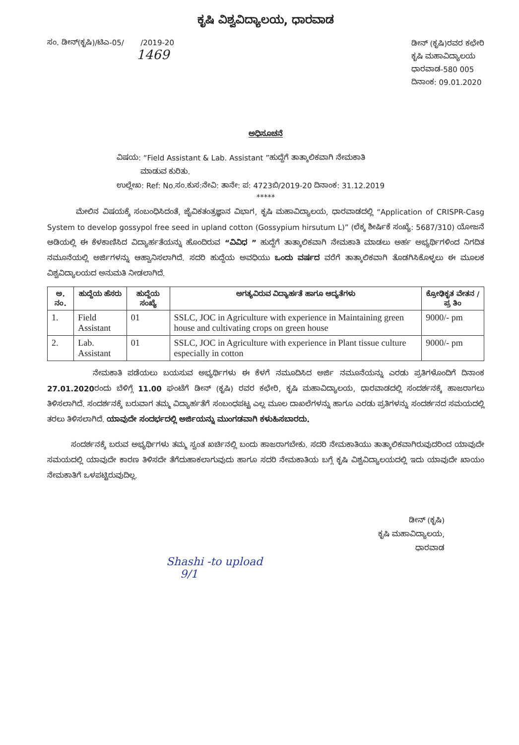ಕೃಷಿ ವಿಶ್ವವಿದ್ಯಾಲಯ, ಧಾರವಾಡ
ಸಂ. ಡೀನ್(ಕೃಷಿ)/ಟಿಎ-05/ /2019-20
1469
ಡೀನ್ (ಕೃಷಿ)ರವರ ಕಛೇರಿ
ಕೃಷಿ ಮಹಾವಿದ್ಯಾಲಯ
ಧಾರವಾಡ-580 005
ದಿನಾಂಕ: 09.01.2020
ಅಧಿಸೂಚನೆ
ವಿಷಯ: “Field Assistant & Lab. Assistant ”ಹುದ್ದೆಗೆ ತಾತ್ಕಾಲಿಕವಾಗಿ ನೇಮಕಾತಿ
ಮಾಡುವ ಕುರಿತು.
ಉಲ್ಲೇಖ: Ref: No.ಸಂ.ಕುಸ:ನೇವಿ: ತಾನೇ: ಪ: 4723ಬಿ/2019-20 ದಿನಾಂಕ: 31.12.2019
*****
ಮೇಲಿನ ವಿಷಯಕ್ಕೆ ಸಂಬಂಧಿಸಿದಂತೆ, ಜೈವಿಕತಂತ್ರಜ್ಞಾನ ವಿಭಾಗ, ಕೃಷಿ ಮಹಾವಿದ್ಯಾಲಯ, ಧಾರವಾಡದಲ್ಲಿ “Application of CRISPR-Casg System to develop gossypol free seed in upland cotton (Gossypium hirsutum L)” (ಲೆಕ್ಕ ಶೀರ್ಷಿಕೆ ಸಂಖ್ಯೆ: 5687/310) ಯೋಜನೆ ಅಡಿಯಲ್ಲಿ ಈ ಕೆಳಕಾಣಿಸಿದ ವಿದ್ಯಾರ್ಹತೆಯನ್ನು ಹೊಂದಿರುವ “ವಿವಿಧ ” ಹುದ್ದೆಗೆ ತಾತ್ಕಾಲಿಕವಾಗಿ ನೇಮಕಾತಿ ಮಾಡಲು ಅರ್ಹ ಅಭ್ಯರ್ಥಿಗಳಿಂದ ನಿಗದಿತ ನಮೂನೆಯಲ್ಲಿ ಅರ್ಜಿಗಳನ್ನು ಆಹ್ವಾನಿಸಲಾಗಿದೆ. ಸದರಿ ಹುದ್ದೆಯ ಅವಧಿಯು ಒಂದು ವರ್ಷದ ವರೆಗೆ ತಾತ್ಕಾಲಿಕವಾಗಿ ತೊಡಗಿಸಿಕೊಳ್ಳಲು ಈ ಮೂಲಕ ವಿಶ್ವವಿದ್ಯಾಲಯದ ಅನುಮತಿ ನೀಡಲಾಗಿದೆ.
| ಅ. ನಂ. | ಹುದ್ದೆಯ ಹೆಸರು | ಹುದ್ದೆಯ ಸಂಖ್ಯೆ | ಅಗತ್ಯವಿರುವ ವಿದ್ಯಾರ್ಹತೆ ಹಾಗೂ ಆದ್ಯತೆಗಳು | ಕ್ರೋಢಿಕೃತ ವೇತನ / ಪ್ರ ತಿಂ |
| --- | --- | --- | --- | --- |
| 1. | Field Assistant | 01 | SSLC, JOC in Agriculture with experience in Maintaining green house and cultivating crops on green house | 9000/- pm |
| 2. | Lab. Assistant | 01 | SSLC, JOC in Agriculture with experience in Plant tissue culture especially in cotton | 9000/- pm |
ನೇಮಕಾತಿ ಪಡೆಯಲು ಬಯಸುವ ಅಭ್ಯರ್ಥಿಗಳು ಈ ಕೆಳಗೆ ನಮೂದಿಸಿದ ಅರ್ಜಿ ನಮೂನೆಯನ್ನು ಎರಡು ಪ್ರತಿಗಳೊಂದಿಗೆ ದಿನಾಂಕ 27.01.2020ರಂದು ಬೆಳಿಗ್ಗೆ 11.00 ಘಂಟೆಗೆ ಡೀನ್ (ಕೃಷಿ) ರವರ ಕಛೇರಿ, ಕೃಷಿ ಮಹಾವಿದ್ಯಾಲಯ, ಧಾರವಾಡದಲ್ಲಿ ಸಂದರ್ಶನಕ್ಕೆ ಹಾಜರಾಗಲು ತಿಳಿಸಲಾಗಿದೆ. ಸಂದರ್ಶನಕ್ಕೆ ಬರುವಾಗ ತಮ್ಮ ವಿದ್ಯಾರ್ಹತೆಗೆ ಸಂಬಂಧಪಟ್ಟ ಎಲ್ಲ ಮೂಲ ದಾಖಲೆಗಳನ್ನು ಹಾಗೂ ಎರಡು ಪ್ರತಿಗಳನ್ನು ಸಂದರ್ಶನದ ಸಮಯದಲ್ಲಿ ತರಲು ತಿಳಿಸಲಾಗಿದೆ. ಯಾವುದೇ ಸಂದರ್ಭದಲ್ಲಿ ಅರ್ಜಿಯನ್ನು ಮುಂಗಡವಾಗಿ ಕಳುಹಿಸಬಾರದು.
ಸಂದರ್ಶನಕ್ಕೆ ಬರುವ ಅಭ್ಯರ್ಥಿಗಳು ತಮ್ಮ ಸ್ವಂತ ಖರ್ಚಿನಲ್ಲಿ ಬಂದು ಹಾಜರಾಗಬೇಕು. ಸದರಿ ನೇಮಕಾತಿಯು ತಾತ್ಕಾಲಿಕವಾಗಿರುವುದರಿಂದ ಯಾವುದೇ ಸಮಯದಲ್ಲಿ ಯಾವುದೇ ಕಾರಣ ತಿಳಿಸದೇ ತೆಗೆದುಹಾಕಲಾಗುವುದು ಹಾಗೂ ಸದರಿ ನೇಮಕಾತಿಯ ಬಗ್ಗೆ ಕೃಷಿ ವಿಶ್ವವಿದ್ಯಾಲಯದಲ್ಲಿ ಇದು ಯಾವುದೇ ಖಾಯಂ ನೇಮಕಾತಿಗೆ ಒಳಪಟ್ಟಿರುವುದಿಲ್ಲ.
ಡೀನ್ (ಕೃಷಿ)
ಕೃಷಿ ಮಹಾವಿದ್ಯಾಲಯ,
ಧಾರವಾಡ
Shashi -to upload
9/1